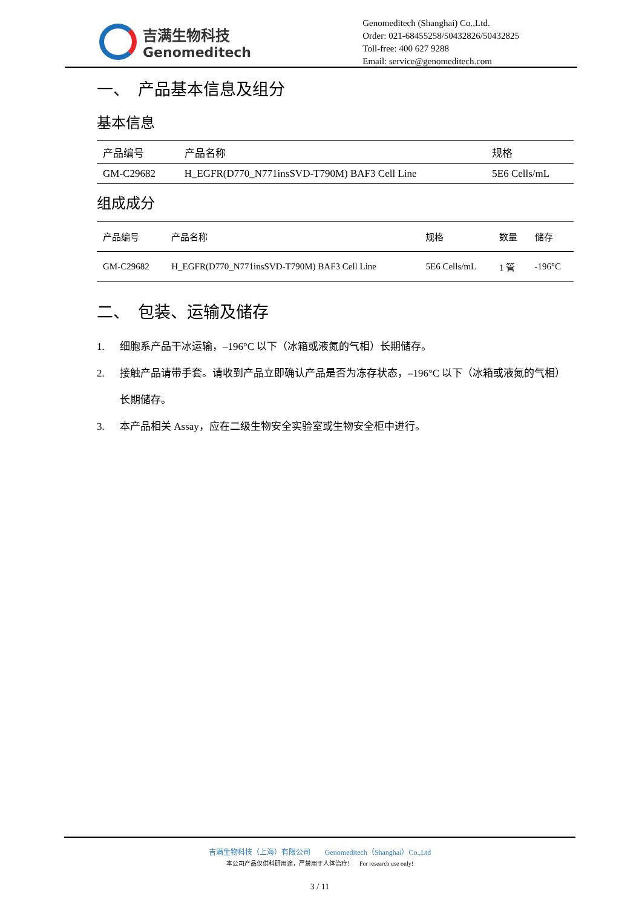吉满生物科技
Genomeditech
Genomeditech (Shanghai) Co.,Ltd.
Order: 021-68455258/50432826/50432825
Toll-free: 400 627 9288
Email: service@genomeditech.com
一、　产品基本信息及组分
基本信息
| 产品编号 | 产品名称 | 规格 |
| --- | --- | --- |
| GM-C29682 | H_EGFR(D770_N771insSVD-T790M) BAF3 Cell Line | 5E6 Cells/mL |
组成成分
| 产品编号 | 产品名称 | 规格 | 数量 | 储存 |
| --- | --- | --- | --- | --- |
| GM-C29682 | H_EGFR(D770_N771insSVD-T790M) BAF3 Cell Line | 5E6 Cells/mL | 1 管 | -196°C |
二、　包装、运输及储存
1. 细胞系产品干冰运输，–196°C 以下（冰箱或液氮的气相）长期储存。
2. 接触产品请带手套。请收到产品立即确认产品是否为冻存状态，–196°C 以下（冰箱或液氮的气相）长期储存。
3. 本产品相关 Assay，应在二级生物安全实验室或生物安全柜中进行。
吉满生物科技（上海）有限公司　　Genomeditech（Shanghai）Co.,Ltd
本公司产品仅供科研用途，严禁用于人体治疗！　For research use only!
3 / 11